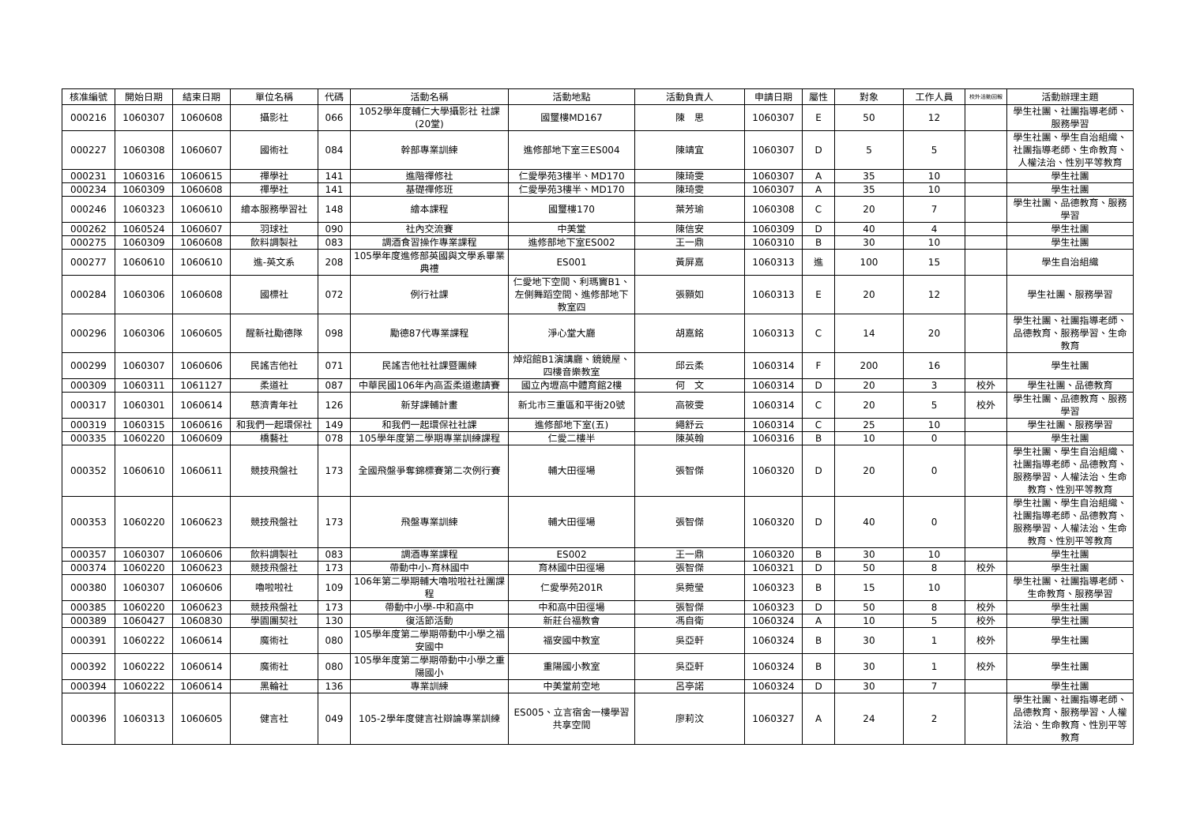| 核准編號 | 開始日期 | 結束日期 | 單位名稱 | 代碼 | 活動名稱 | 活動地點 | 活動負責人 | 申請日期 | 屬性 | 對象 | 工作人員 | 校外活動回報 | 活動辦理主題 |
| --- | --- | --- | --- | --- | --- | --- | --- | --- | --- | --- | --- | --- | --- |
| 000216 | 1060307 | 1060608 | 攝影社 | 066 | 1052學年度輔仁大學攝影社 社課(20堂) | 國璽樓MD167 | 陳 思 | 1060307 | E | 50 | 12 | | 學生社團、社團指導老師、服務學習 |
| 000227 | 1060308 | 1060607 | 國術社 | 084 | 幹部專業訓練 | 進修部地下室三ES004 | 陳靖宜 | 1060307 | D | 5 | 5 | | 學生社團、學生自治組織、社團指導老師、生命教育、人權法治、性別平等教育 |
| 000231 | 1060316 | 1060615 | 禪學社 | 141 | 進階禪修社 | 仁愛學苑3樓半、MD170 | 陳琦雯 | 1060307 | A | 35 | 10 | | 學生社團 |
| 000234 | 1060309 | 1060608 | 禪學社 | 141 | 基礎禪修班 | 仁愛學苑3樓半、MD170 | 陳琦雯 | 1060307 | A | 35 | 10 | | 學生社團 |
| 000246 | 1060323 | 1060610 | 繪本服務學習社 | 148 | 繪本課程 | 國璽樓170 | 葉芳瑜 | 1060308 | C | 20 | 7 | | 學生社團、品德教育、服務學習 |
| 000262 | 1060524 | 1060607 | 羽球社 | 090 | 社內交流賽 | 中美堂 | 陳信安 | 1060309 | D | 40 | 4 | | 學生社團 |
| 000275 | 1060309 | 1060608 | 飲料調製社 | 083 | 調酒食習操作專業課程 | 進修部地下室ES002 | 王一鼎 | 1060310 | B | 30 | 10 | | 學生社團 |
| 000277 | 1060610 | 1060610 | 進-英文系 | 208 | 105學年度進修部英國與文學系畢業典禮 | ES001 | 黃屏嘉 | 1060313 | 進 | 100 | 15 | | 學生自治組織 |
| 000284 | 1060306 | 1060608 | 國標社 | 072 | 例行社課 | 仁愛地下空間、利瑪竇B1、左側舞蹈空間、進修部地下教室四 | 張顥如 | 1060313 | E | 20 | 12 | | 學生社團、服務學習 |
| 000296 | 1060306 | 1060605 | 醒新社勵德隊 | 098 | 勵德87代專業課程 | 淨心堂大廳 | 胡嘉銘 | 1060313 | C | 14 | 20 | | 學生社團、社團指導老師、品德教育、服務學習、生命教育 |
| 000299 | 1060307 | 1060606 | 民謠吉他社 | 071 | 民謠吉他社社課暨團練 | 焯炤館B1演講廳、鏡鏡屋、四樓音樂教室 | 邱云柔 | 1060314 | F | 200 | 16 | | 學生社團 |
| 000309 | 1060311 | 1061127 | 柔道社 | 087 | 中華民國106年內高盃柔道邀請賽 | 國立內壢高中體育館2樓 | 何 文 | 1060314 | D | 20 | 3 | 校外 | 學生社團、品德教育 |
| 000317 | 1060301 | 1060614 | 慈濟青年社 | 126 | 新芽課輔計畫 | 新北市三重區和平街20號 | 高筱雯 | 1060314 | C | 20 | 5 | 校外 | 學生社團、品德教育、服務學習 |
| 000319 | 1060315 | 1060616 | 和我們一起環保社 | 149 | 和我們一起環保社社課 | 進修部地下室(五) | 繩舒云 | 1060314 | C | 25 | 10 | | 學生社團、服務學習 |
| 000335 | 1060220 | 1060609 | 橋藝社 | 078 | 105學年度第二學期專業訓練課程 | 仁愛二樓半 | 陳英翰 | 1060316 | B | 10 | 0 | | 學生社團 |
| 000352 | 1060610 | 1060611 | 競技飛盤社 | 173 | 全國飛盤爭奪錦標賽第二次例行賽 | 輔大田徑場 | 張智傑 | 1060320 | D | 20 | 0 | | 學生社團、學生自治組織、社團指導老師、品德教育、服務學習、人權法治、生命教育、性別平等教育 |
| 000353 | 1060220 | 1060623 | 競技飛盤社 | 173 | 飛盤專業訓練 | 輔大田徑場 | 張智傑 | 1060320 | D | 40 | 0 | | 學生社團、學生自治組織、社團指導老師、品德教育、服務學習、人權法治、生命教育、性別平等教育 |
| 000357 | 1060307 | 1060606 | 飲料調製社 | 083 | 調酒專業課程 | ES002 | 王一鼎 | 1060320 | B | 30 | 10 | | 學生社團 |
| 000374 | 1060220 | 1060623 | 競技飛盤社 | 173 | 帶動中小-育林國中 | 育林國中田徑場 | 張智傑 | 1060321 | D | 50 | 8 | 校外 | 學生社團 |
| 000380 | 1060307 | 1060606 | 嚕啦啦社 | 109 | 106年第二學期輔大嚕啦啦社社團課程 | 仁愛學苑201R | 吳菀瑩 | 1060323 | B | 15 | 10 | | 學生社團、社團指導老師、生命教育、服務學習 |
| 000385 | 1060220 | 1060623 | 競技飛盤社 | 173 | 帶動中小學-中和高中 | 中和高中田徑場 | 張智傑 | 1060323 | D | 50 | 8 | 校外 | 學生社團 |
| 000389 | 1060427 | 1060830 | 學園團契社 | 130 | 復活節活動 | 新莊台福教會 | 馮自衛 | 1060324 | A | 10 | 5 | 校外 | 學生社團 |
| 000391 | 1060222 | 1060614 | 魔術社 | 080 | 105學年度第二學期帶動中小學之福安國中 | 福安國中教室 | 吳亞軒 | 1060324 | B | 30 | 1 | 校外 | 學生社團 |
| 000392 | 1060222 | 1060614 | 魔術社 | 080 | 105學年度第二學期帶動中小學之重陽國小 | 重陽國小教室 | 吳亞軒 | 1060324 | B | 30 | 1 | 校外 | 學生社團 |
| 000394 | 1060222 | 1060614 | 黑輪社 | 136 | 專業訓練 | 中美堂前空地 | 呂亭諾 | 1060324 | D | 30 | 7 | | 學生社團 |
| 000396 | 1060313 | 1060605 | 健言社 | 049 | 105-2學年度健言社辯論專業訓練 | ES005、立言宿舍一樓學習共享空間 | 廖莉汶 | 1060327 | A | 24 | 2 | | 學生社團、社團指導老師、品德教育、服務學習、人權法治、生命教育、性別平等教育 |